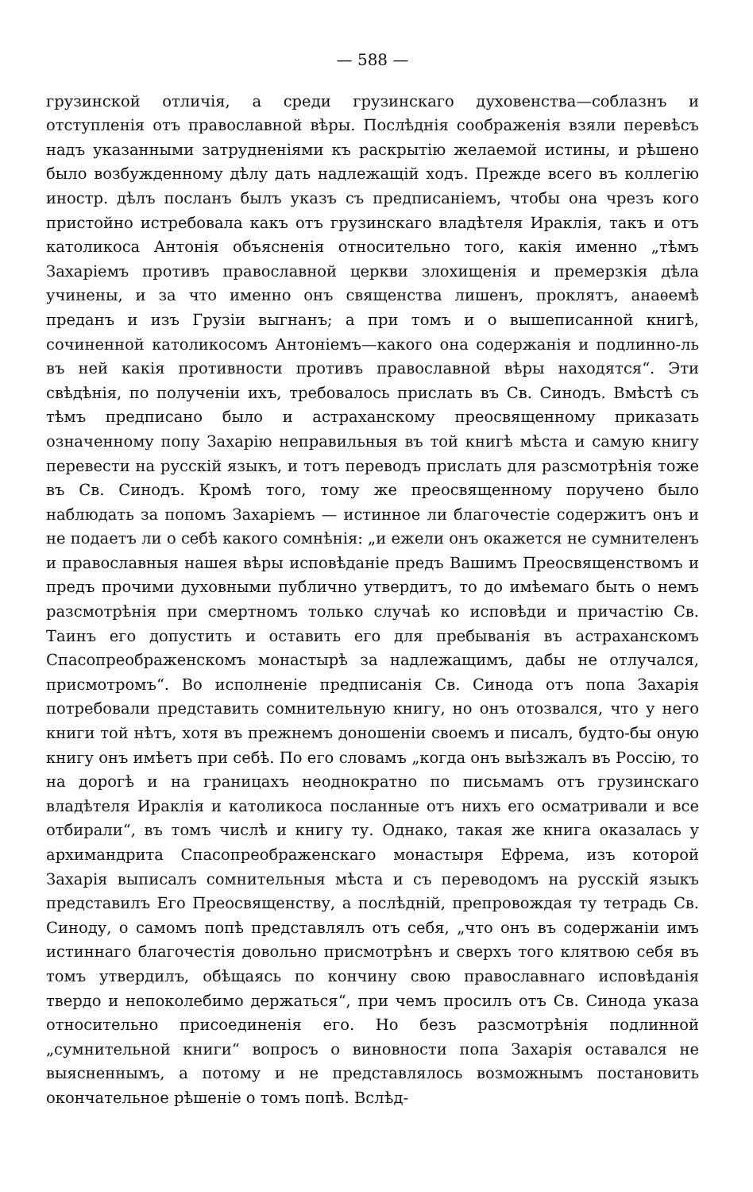— 588 —
грузинской отличія, а среди грузинскаго духовенства—соблазнъ и отступленія отъ православной вѣры. Послѣднія соображенія взяли перевѣсъ надъ указанными затрудненіями къ раскрытію желаемой истины, и рѣшено было возбужденному дѣлу дать надлежащій ходъ. Прежде всего въ коллегію иностр. дѣлъ посланъ былъ указъ съ предписаніемъ, чтобы она чрезъ кого пристойно истребовала какъ отъ грузинскаго владѣтеля Ираклія, такъ и отъ католикоса Антонія объясненія относительно того, какія именно „тѣмъ Захаріемъ противъ православной церкви злохищенія и премерзкія дѣла учинены, и за что именно онъ священства лишенъ, проклятъ, анаѳемѣ преданъ и изъ Грузіи выгнанъ; а при томъ и о вышеписанной книгѣ, сочиненной католикосомъ Антоніемъ—какого она содержанія и подлинно-ль въ ней какія противности противъ православной вѣры находятся“. Эти свѣдѣнія, по полученіи ихъ, требовалось прислать въ Св. Синодъ. Вмѣстѣ съ тѣмъ предписано было и астраханскому преосвященному приказать означенному попу Захарію неправильныя въ той книгѣ мѣста и самую книгу перевести на русскій языкъ, и тотъ переводъ прислать для разсмотрѣнія тоже въ Св. Синодъ. Кромѣ того, тому же преосвященному поручено было наблюдать за попомъ Захаріемъ — истинное ли благочестіе содержитъ онъ и не подаетъ ли о себѣ какого сомнѣнія: „и ежели онъ окажется не сумнителенъ и православныя нашея вѣры исповѣданіе предъ Вашимъ Преосвященствомъ и предъ прочими духовными публично утвердитъ, то до имѣемаго быть о немъ разсмотрѣнія при смертномъ только случаѣ ко исповѣди и причастію Св. Таинъ его допустить и оставить его для пребыванія въ астраханскомъ Спасопреображенскомъ монастырѣ за надлежащимъ, дабы не отлучался, присмотромъ“. Во исполненіе предписанія Св. Синода отъ попа Захарія потребовали представить сомнительную книгу, но онъ отозвался, что у него книги той нѣтъ, хотя въ прежнемъ доношеніи своемъ и писалъ, будто-бы оную книгу онъ имѣетъ при себѣ. По его словамъ „когда онъ выѣзжалъ въ Россію, то на дорогѣ и на границахъ неоднократно по письмамъ отъ грузинскаго владѣтеля Ираклія и католикоса посланные отъ нихъ его осматривали и все отбирали“, въ томъ числѣ и книгу ту. Однако, такая же книга оказалась у архимандрита Спасопреображенскаго монастыря Ефрема, изъ которой Захарія выписалъ сомнительныя мѣста и съ переводомъ на русскій языкъ представилъ Его Преосвященству, а послѣдній, препровождая ту тетрадь Св. Синоду, о самомъ попѣ представлялъ отъ себя, „что онъ въ содержаніи имъ истиннаго благочестія довольно присмотрѣнъ и сверхъ того клятвою себя въ томъ утвердилъ, обѣщаясь по кончину свою православнаго исповѣданія твердо и непоколебимо держаться“, при чемъ просилъ отъ Св. Синода указа относительно присоединенія его. Но безъ разсмотрѣнія подлинной „сумнительной книги“ вопросъ о виновности попа Захарія оставался не выясненнымъ, а потому и не представлялось возможнымъ постановить окончательное рѣшеніе о томъ попѣ. Вслѣд-